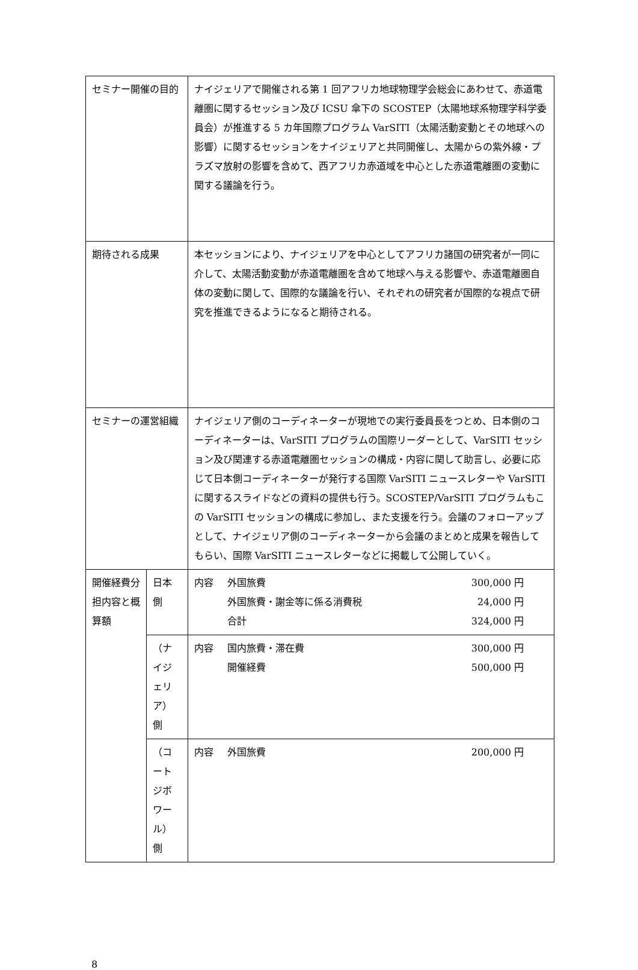| セミナー開催の目的 | | ナイジェリアで開催される第 1 回アフリカ地球物理学会総会にあわせて、赤道電離圏に関するセッション及び ICSU 傘下の SCOSTEP（太陽地球系物理学科学委員会）が推進する 5 カ年国際プログラム VarSITI（太陽活動変動とその地球への影響）に関するセッションをナイジェリアと共同開催し、太陽からの紫外線・プラズマ放射の影響を含めて、西アフリカ赤道域を中心とした赤道電離圏の変動に関する議論を行う。 | |
| 期待される成果 | | 本セッションにより、ナイジェリアを中心としてアフリカ諸国の研究者が一同に介して、太陽活動変動が赤道電離圏を含めて地球へ与える影響や、赤道電離圏自体の変動に関して、国際的な議論を行い、それぞれの研究者が国際的な視点で研究を推進できるようになると期待される。 | |
| セミナーの運営組織 | | ナイジェリア側のコーディネーターが現地での実行委員長をつとめ、日本側のコーディネーターは、VarSITI プログラムの国際リーダーとして、VarSITI セッション及び関連する赤道電離圏セッションの構成・内容に関して助言し、必要に応じて日本側コーディネーターが発行する国際 VarSITI ニュースレターや VarSITI に関するスライドなどの資料の提供も行う。SCOSTEP/VarSITI プログラムもこの VarSITI セッションの構成に参加し、また支援を行う。会議のフォローアップとして、ナイジェリア側のコーディネーターから会議のまとめと成果を報告してもらい、国際 VarSITI ニュースレターなどに掲載して公開していく。 | |
| 開催経費分担内容と概算額 | 日本側 | | / 内容 / 外国旅費 / 300,000 円 / / / 外国旅費・謝金等に係る消費税 / 24,000 円 / / / 合計 / 324,000 円 / |
| | （ナイジェリア）側 | | / 内容 / 国内旅費・滞在費 / 300,000 円 / / / 開催経費 / 500,000 円 / |
| | （コートジボワール）側 | | / 内容 / 外国旅費 / 200,000 円 / |
8